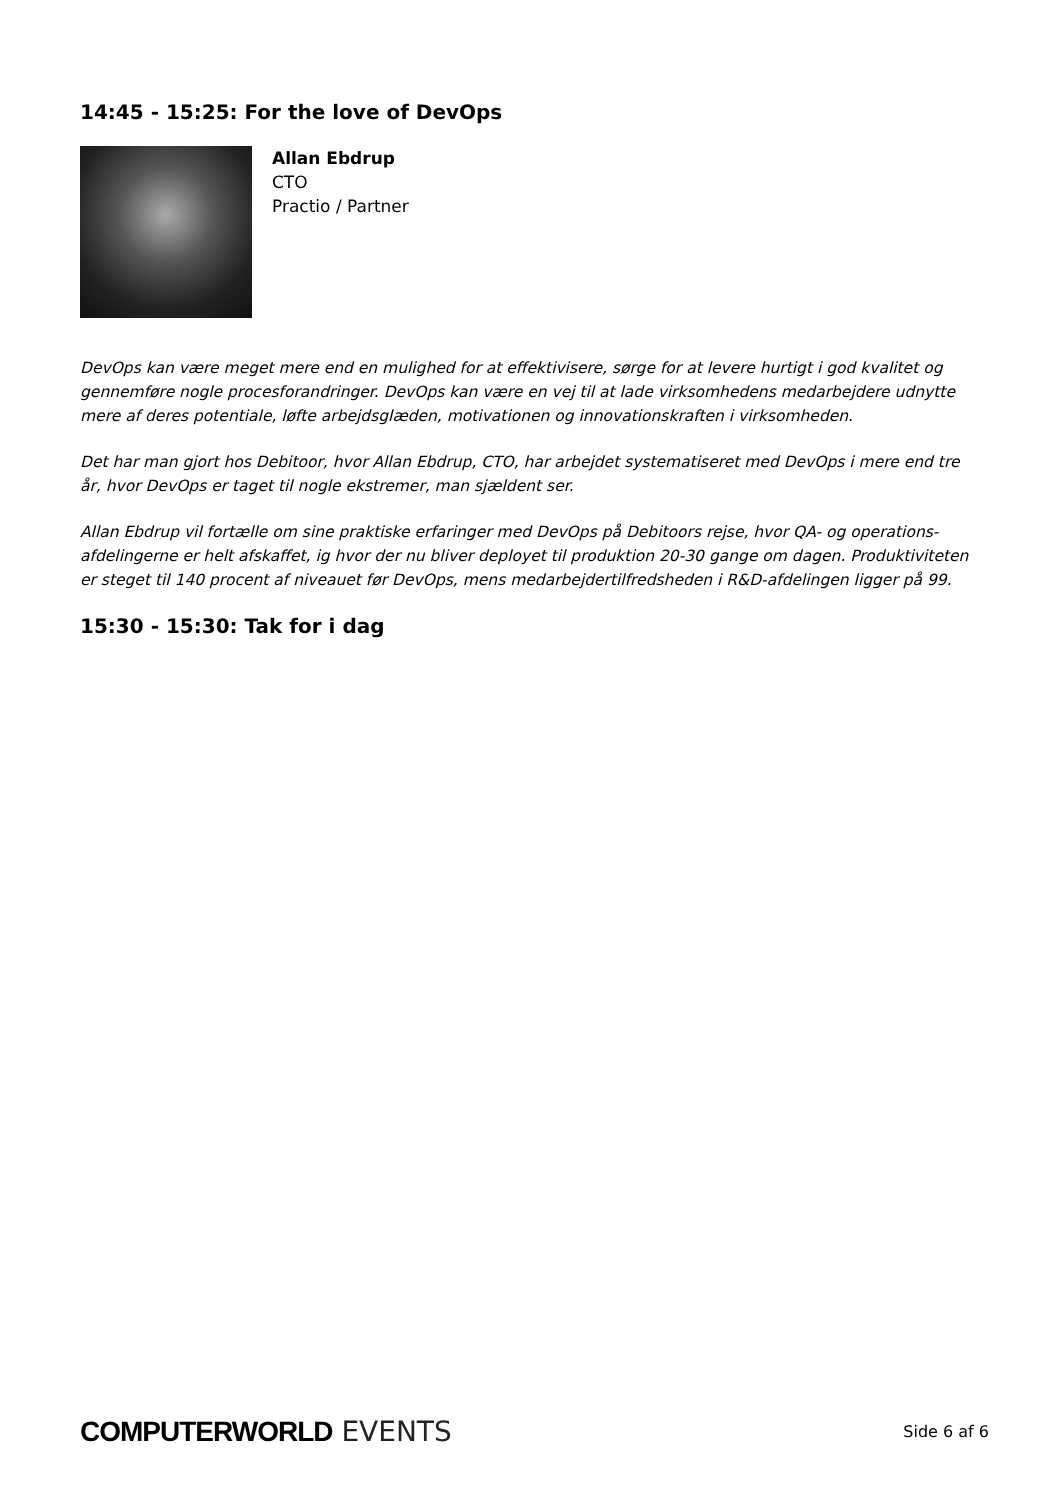14:45 - 15:25: For the love of DevOps
Allan Ebdrup
CTO
Practio / Partner
DevOps kan være meget mere end en mulighed for at effektivisere, sørge for at levere hurtigt i god kvalitet og gennemføre nogle procesforandringer. DevOps kan være en vej til at lade virksomhedens medarbejdere udnytte mere af deres potentiale, løfte arbejdsglæden, motivationen og innovationskraften i virksomheden.
Det har man gjort hos Debitoor, hvor Allan Ebdrup, CTO, har arbejdet systematiseret med DevOps i mere end tre år, hvor DevOps er taget til nogle ekstremer, man sjældent ser.
Allan Ebdrup vil fortælle om sine praktiske erfaringer med DevOps på Debitoors rejse, hvor QA- og operations-afdelingerne er helt afskaffet, ig hvor der nu bliver deployet til produktion 20-30 gange om dagen. Produktiviteten er steget til 140 procent af niveauet før DevOps, mens medarbejdertilfredsheden i R&D-afdelingen ligger på 99.
15:30 - 15:30: Tak for i dag
COMPUTERWORLD EVENTS
Side 6 af 6